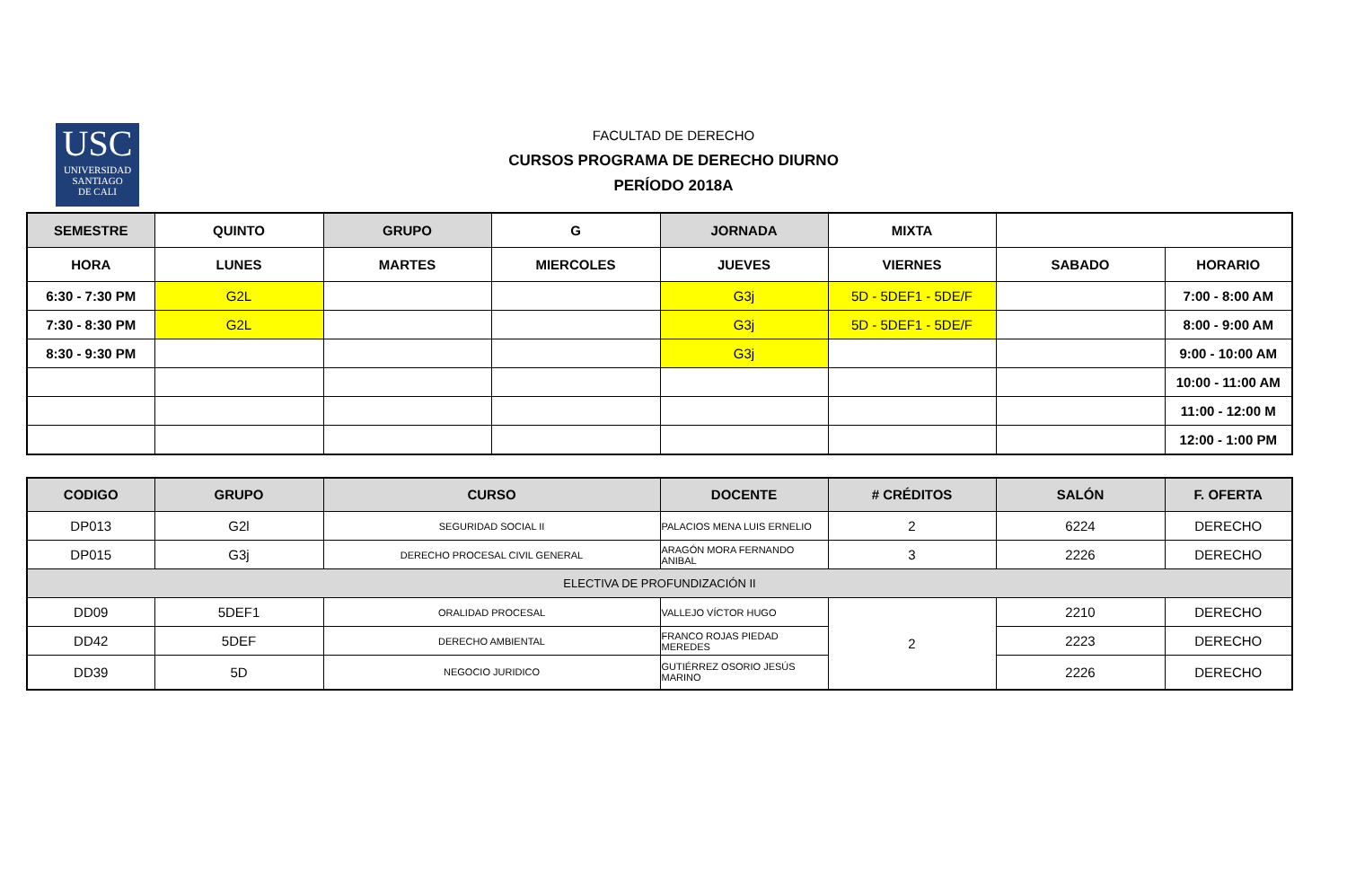USC
UNIVERSIDAD
SANTIAGO
DE CALI
FACULTAD DE DERECHO
CURSOS PROGRAMA DE DERECHO DIURNO
PERÍODO 2018A
| SEMESTRE | QUINTO | GRUPO | G | JORNADA | MIXTA | | |
| HORA | LUNES | MARTES | MIERCOLES | JUEVES | VIERNES | SABADO | HORARIO |
| 6:30 - 7:30 PM | G2L | | | G3j | 5D - 5DEF1 - 5DE/F | | 7:00 - 8:00 AM |
| 7:30 - 8:30 PM | G2L | | | G3j | 5D - 5DEF1 - 5DE/F | | 8:00 - 9:00 AM |
| 8:30 - 9:30 PM | | | | G3j | | | 9:00 - 10:00 AM |
| | | | | | | | 10:00 - 11:00 AM |
| | | | | | | | 11:00 - 12:00 M |
| | | | | | | | 12:00 - 1:00 PM |
| CODIGO | GRUPO | CURSO | DOCENTE | # CRÉDITOS | SALÓN | F. OFERTA |
| --- | --- | --- | --- | --- | --- | --- |
| DP013 | G2l | SEGURIDAD SOCIAL II | PALACIOS MENA LUIS ERNELIO | 2 | 6224 | DERECHO |
| DP015 | G3j | DERECHO PROCESAL CIVIL GENERAL | ARAGÓN MORA FERNANDO ANIBAL | 3 | 2226 | DERECHO |
| ELECTIVA DE PROFUNDIZACIÓN II | | | | | | |
| DD09 | 5DEF1 | ORALIDAD PROCESAL | VALLEJO VÍCTOR HUGO | 2 | 2210 | DERECHO |
| DD42 | 5DEF | DERECHO AMBIENTAL | FRANCO ROJAS PIEDAD MEREDES | | 2223 | DERECHO |
| DD39 | 5D | NEGOCIO JURIDICO | GUTIÉRREZ OSORIO JESÚS MARINO | | 2226 | DERECHO |